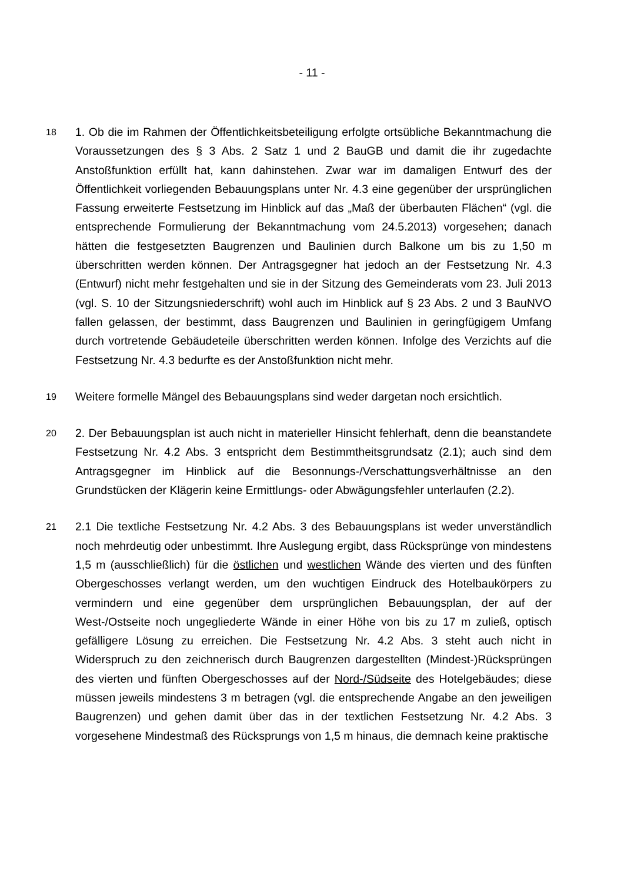- 11 -
18
1. Ob die im Rahmen der Öffentlichkeitsbeteiligung erfolgte ortsübliche Bekanntmachung die Voraussetzungen des § 3 Abs. 2 Satz 1 und 2 BauGB und damit die ihr zugedachte Anstoßfunktion erfüllt hat, kann dahinstehen. Zwar war im damaligen Entwurf des der Öffentlichkeit vorliegenden Bebauungsplans unter Nr. 4.3 eine gegenüber der ursprünglichen Fassung erweiterte Festsetzung im Hinblick auf das „Maß der überbauten Flächen“ (vgl. die entsprechende Formulierung der Bekanntmachung vom 24.5.2013) vorgesehen; danach hätten die festgesetzten Baugrenzen und Baulinien durch Balkone um bis zu 1,50 m überschritten werden können. Der Antragsgegner hat jedoch an der Festsetzung Nr. 4.3 (Entwurf) nicht mehr festgehalten und sie in der Sitzung des Gemeinderats vom 23. Juli 2013 (vgl. S. 10 der Sitzungsniederschrift) wohl auch im Hinblick auf § 23 Abs. 2 und 3 BauNVO fallen gelassen, der bestimmt, dass Baugrenzen und Baulinien in geringfügigem Umfang durch vortretende Gebäudeteile überschritten werden können. Infolge des Verzichts auf die Festsetzung Nr. 4.3 bedurfte es der Anstoßfunktion nicht mehr.
19
Weitere formelle Mängel des Bebauungsplans sind weder dargetan noch ersichtlich.
20
2. Der Bebauungsplan ist auch nicht in materieller Hinsicht fehlerhaft, denn die beanstandete Festsetzung Nr. 4.2 Abs. 3 entspricht dem Bestimmtheitsgrundsatz (2.1); auch sind dem Antragsgegner im Hinblick auf die Besonnungs-/Verschattungsverhältnisse an den Grundstücken der Klägerin keine Ermittlungs- oder Abwägungsfehler unterlaufen (2.2).
21
2.1 Die textliche Festsetzung Nr. 4.2 Abs. 3 des Bebauungsplans ist weder unverständlich noch mehrdeutig oder unbestimmt. Ihre Auslegung ergibt, dass Rücksprünge von mindestens 1,5 m (ausschließlich) für die östlichen und westlichen Wände des vierten und des fünften Obergeschosses verlangt werden, um den wuchtigen Eindruck des Hotelbaukörpers zu vermindern und eine gegenüber dem ursprünglichen Bebauungsplan, der auf der West-/Ostseite noch ungegliederte Wände in einer Höhe von bis zu 17 m zuließ, optisch gefälligere Lösung zu erreichen. Die Festsetzung Nr. 4.2 Abs. 3 steht auch nicht in Widerspruch zu den zeichnerisch durch Baugrenzen dargestellten (Mindest-)Rücksprüngen des vierten und fünften Obergeschosses auf der Nord-/Südseite des Hotelgebäudes; diese müssen jeweils mindestens 3 m betragen (vgl. die entsprechende Angabe an den jeweiligen Baugrenzen) und gehen damit über das in der textlichen Festsetzung Nr. 4.2 Abs. 3 vorgesehene Mindestmaß des Rücksprungs von 1,5 m hinaus, die demnach keine praktische